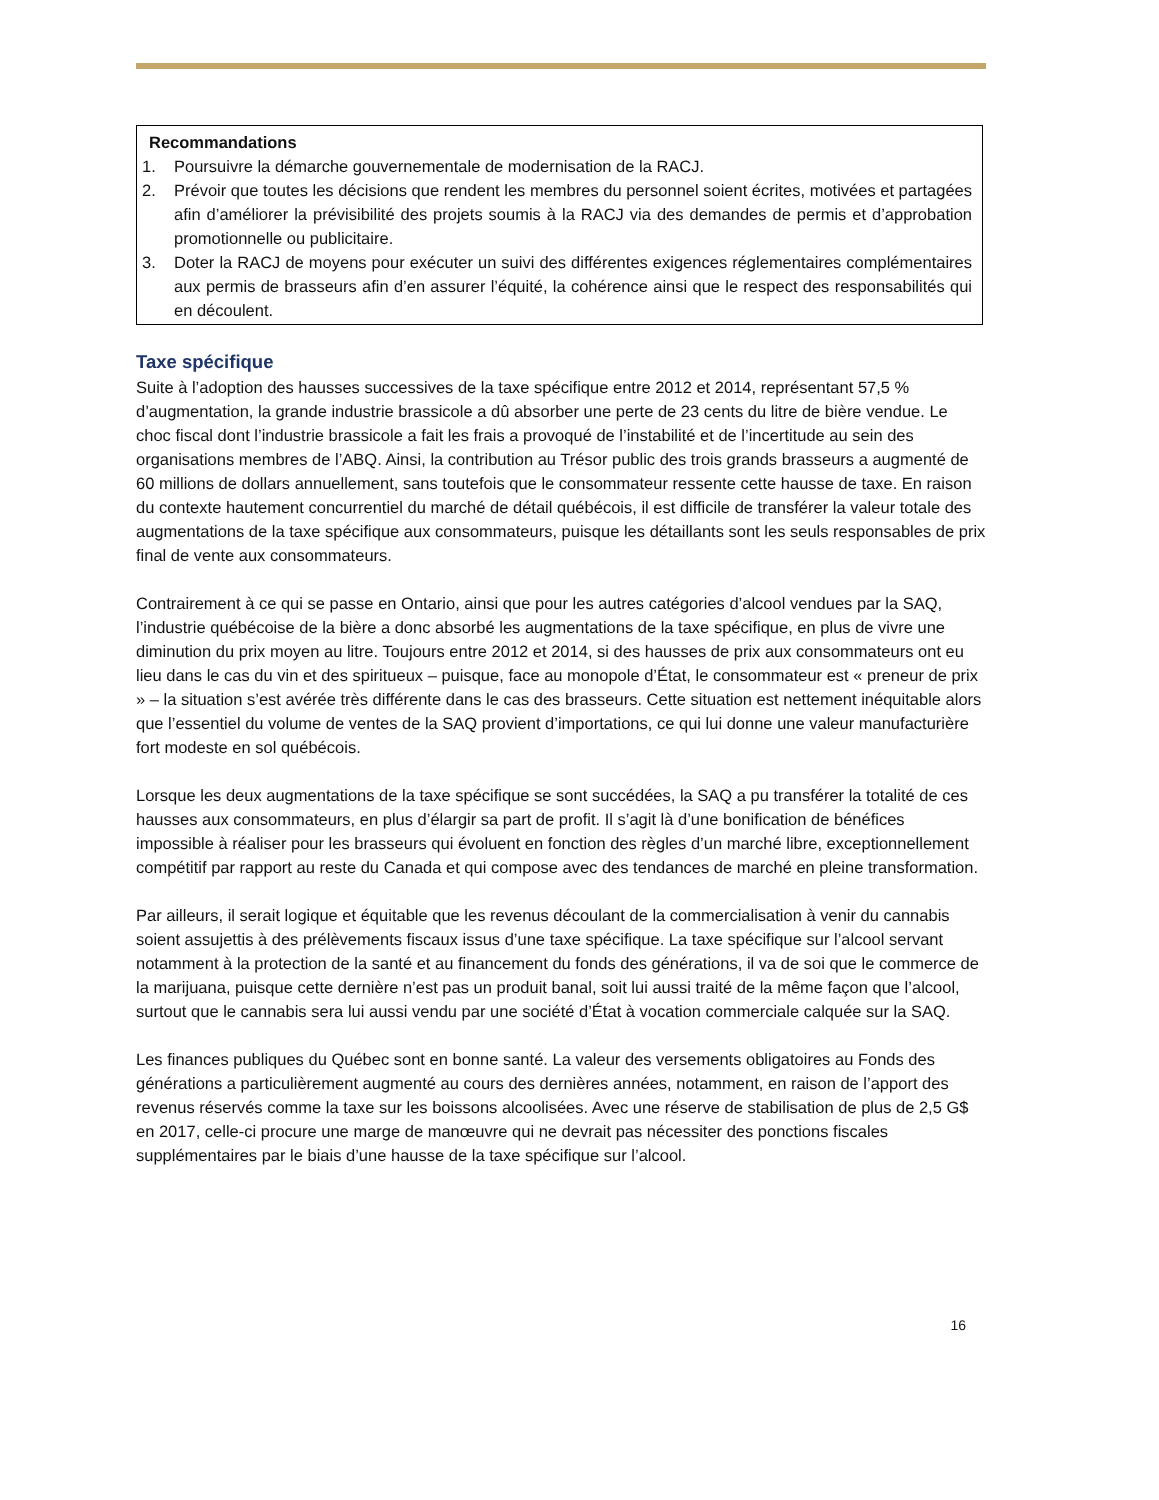Recommandations
1. Poursuivre la démarche gouvernementale de modernisation de la RACJ.
2. Prévoir que toutes les décisions que rendent les membres du personnel soient écrites, motivées et partagées afin d’améliorer la prévisibilité des projets soumis à la RACJ via des demandes de permis et d’approbation promotionnelle ou publicitaire.
3. Doter la RACJ de moyens pour exécuter un suivi des différentes exigences réglementaires complémentaires aux permis de brasseurs afin d’en assurer l’équité, la cohérence ainsi que le respect des responsabilités qui en découlent.
Taxe spécifique
Suite à l’adoption des hausses successives de la taxe spécifique entre 2012 et 2014, représentant 57,5 % d’augmentation, la grande industrie brassicole a dû absorber une perte de 23 cents du litre de bière vendue. Le choc fiscal dont l’industrie brassicole a fait les frais a provoqué de l’instabilité et de l’incertitude au sein des organisations membres de l’ABQ. Ainsi, la contribution au Trésor public des trois grands brasseurs a augmenté de 60 millions de dollars annuellement, sans toutefois que le consommateur ressente cette hausse de taxe. En raison du contexte hautement concurrentiel du marché de détail québécois, il est difficile de transférer la valeur totale des augmentations de la taxe spécifique aux consommateurs, puisque les détaillants sont les seuls responsables de prix final de vente aux consommateurs.
Contrairement à ce qui se passe en Ontario, ainsi que pour les autres catégories d’alcool vendues par la SAQ, l’industrie québécoise de la bière a donc absorbé les augmentations de la taxe spécifique, en plus de vivre une diminution du prix moyen au litre. Toujours entre 2012 et 2014, si des hausses de prix aux consommateurs ont eu lieu dans le cas du vin et des spiritueux – puisque, face au monopole d’État, le consommateur est « preneur de prix » – la situation s’est avérée très différente dans le cas des brasseurs. Cette situation est nettement inéquitable alors que l’essentiel du volume de ventes de la SAQ provient d’importations, ce qui lui donne une valeur manufacturière fort modeste en sol québécois.
Lorsque les deux augmentations de la taxe spécifique se sont succédées, la SAQ a pu transférer la totalité de ces hausses aux consommateurs, en plus d’élargir sa part de profit. Il s’agit là d’une bonification de bénéfices impossible à réaliser pour les brasseurs qui évoluent en fonction des règles d’un marché libre, exceptionnellement compétitif par rapport au reste du Canada et qui compose avec des tendances de marché en pleine transformation.
Par ailleurs, il serait logique et équitable que les revenus découlant de la commercialisation à venir du cannabis soient assujettis à des prélèvements fiscaux issus d’une taxe spécifique. La taxe spécifique sur l’alcool servant notamment à la protection de la santé et au financement du fonds des générations, il va de soi que le commerce de la marijuana, puisque cette dernière n’est pas un produit banal, soit lui aussi traité de la même façon que l’alcool, surtout que le cannabis sera lui aussi vendu par une société d’État à vocation commerciale calquée sur la SAQ.
Les finances publiques du Québec sont en bonne santé. La valeur des versements obligatoires au Fonds des générations a particulièrement augmenté au cours des dernières années, notamment, en raison de l’apport des revenus réservés comme la taxe sur les boissons alcoolisées. Avec une réserve de stabilisation de plus de 2,5 G$ en 2017, celle-ci procure une marge de manœuvre qui ne devrait pas nécessiter des ponctions fiscales supplémentaires par le biais d’une hausse de la taxe spécifique sur l’alcool.
16